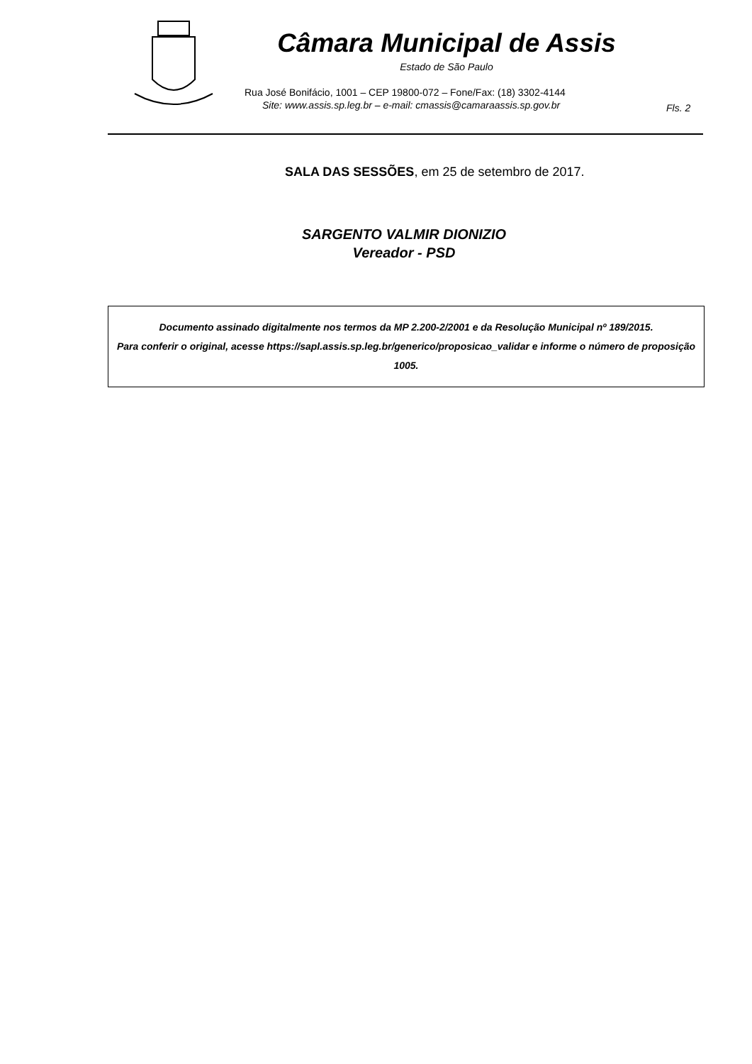Câmara Municipal de Assis
Estado de São Paulo
Rua José Bonifácio, 1001 – CEP 19800-072 – Fone/Fax: (18) 3302-4144
Site: www.assis.sp.leg.br – e-mail: cmassis@camaraassis.sp.gov.br
Fls. 2
SALA DAS SESSÕES, em 25 de setembro de 2017.
SARGENTO VALMIR DIONIZIO
Vereador - PSD
Documento assinado digitalmente nos termos da MP 2.200-2/2001 e da Resolução Municipal nº 189/2015.
Para conferir o original, acesse https://sapl.assis.sp.leg.br/generico/proposicao_validar e informe o número de proposição 1005.